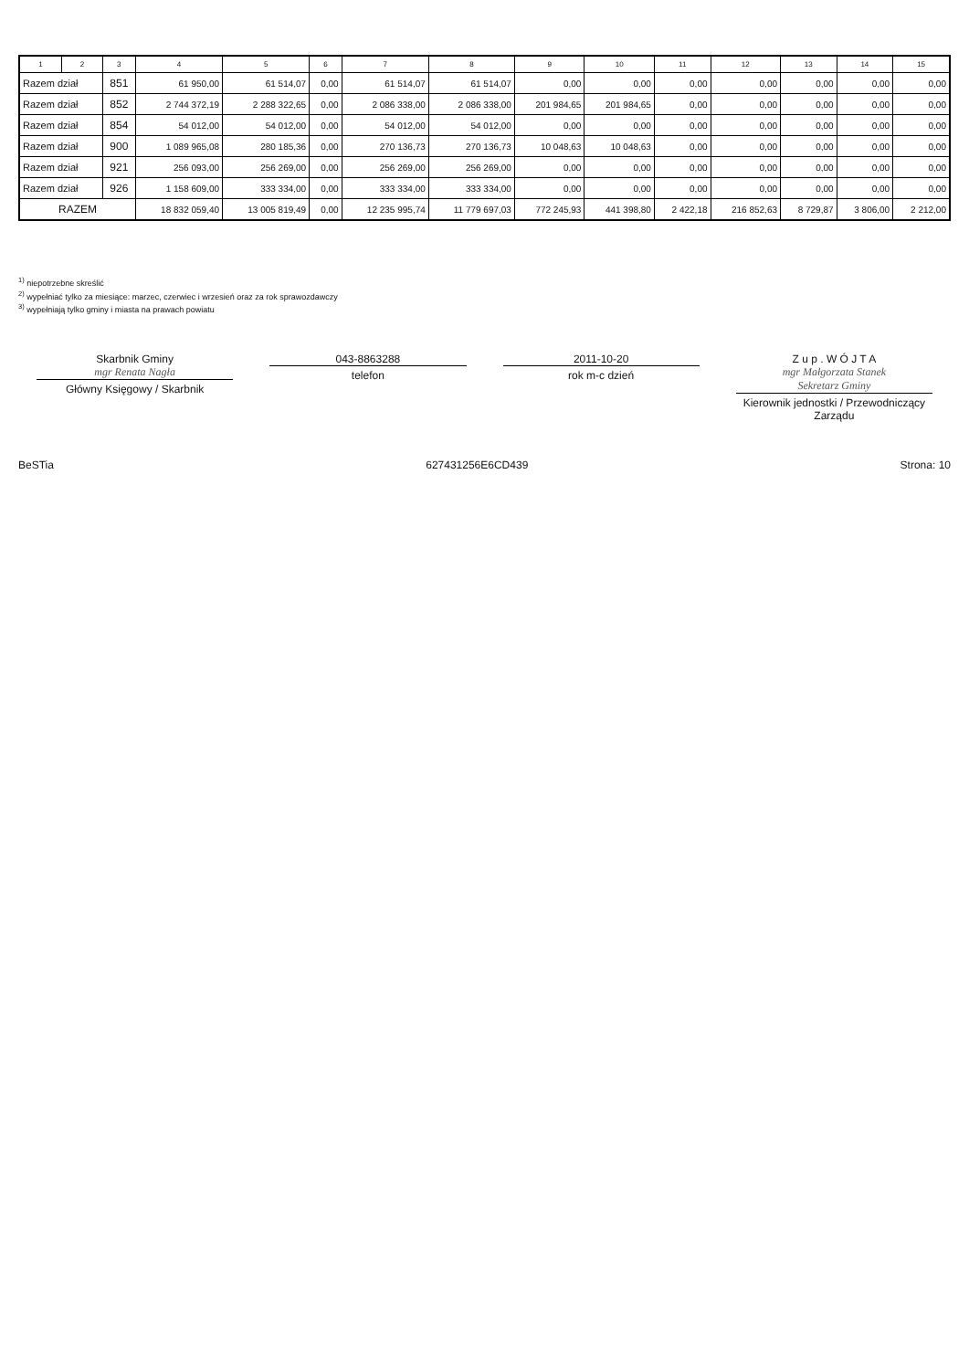| 1 | 2 | 3 | 4 | 5 | 6 | 7 | 8 | 9 | 10 | 11 | 12 | 13 | 14 | 15 |
| --- | --- | --- | --- | --- | --- | --- | --- | --- | --- | --- | --- | --- | --- | --- |
| Razem dział | | 851 | 61 950,00 | 61 514,07 | 0,00 | 61 514,07 | 61 514,07 | 0,00 | 0,00 | 0,00 | 0,00 | 0,00 | 0,00 | 0,00 |
| Razem dział | | 852 | 2 744 372,19 | 2 288 322,65 | 0,00 | 2 086 338,00 | 2 086 338,00 | 201 984,65 | 201 984,65 | 0,00 | 0,00 | 0,00 | 0,00 | 0,00 |
| Razem dział | | 854 | 54 012,00 | 54 012,00 | 0,00 | 54 012,00 | 54 012,00 | 0,00 | 0,00 | 0,00 | 0,00 | 0,00 | 0,00 | 0,00 |
| Razem dział | | 900 | 1 089 965,08 | 280 185,36 | 0,00 | 270 136,73 | 270 136,73 | 10 048,63 | 10 048,63 | 0,00 | 0,00 | 0,00 | 0,00 | 0,00 |
| Razem dział | | 921 | 256 093,00 | 256 269,00 | 0,00 | 256 269,00 | 256 269,00 | 0,00 | 0,00 | 0,00 | 0,00 | 0,00 | 0,00 | 0,00 |
| Razem dział | | 926 | 1 158 609,00 | 333 334,00 | 0,00 | 333 334,00 | 333 334,00 | 0,00 | 0,00 | 0,00 | 0,00 | 0,00 | 0,00 | 0,00 |
| RAZEM | | | 18 832 059,40 | 13 005 819,49 | 0,00 | 12 235 995,74 | 11 779 697,03 | 772 245,93 | 441 398,80 | 2 422,18 | 216 852,63 | 8 729,87 | 3 806,00 | 2 212,00 |
<sup>1)</sup> niepotrzebne skreślić
<sup>2)</sup> wypełniać tylko za miesiące: marzec, czerwiec i wrzesień oraz za rok sprawozdawczy
<sup>3)</sup> wypełniają tylko gminy i miasta na prawach powiatu
Skarbnik Gminy
mgr Renata Nagła
Główny Księgowy / Skarbnik
043-8863288
telefon
2011-10-20
rok m-c dzień
Z u p . W Ó J T A
mgr Małgorzata Stanek
Sekretarz Gminy
Kierownik jednostki / Przewodniczący Zarządu
BeSTia 627431256E6CD439 Strona: 10